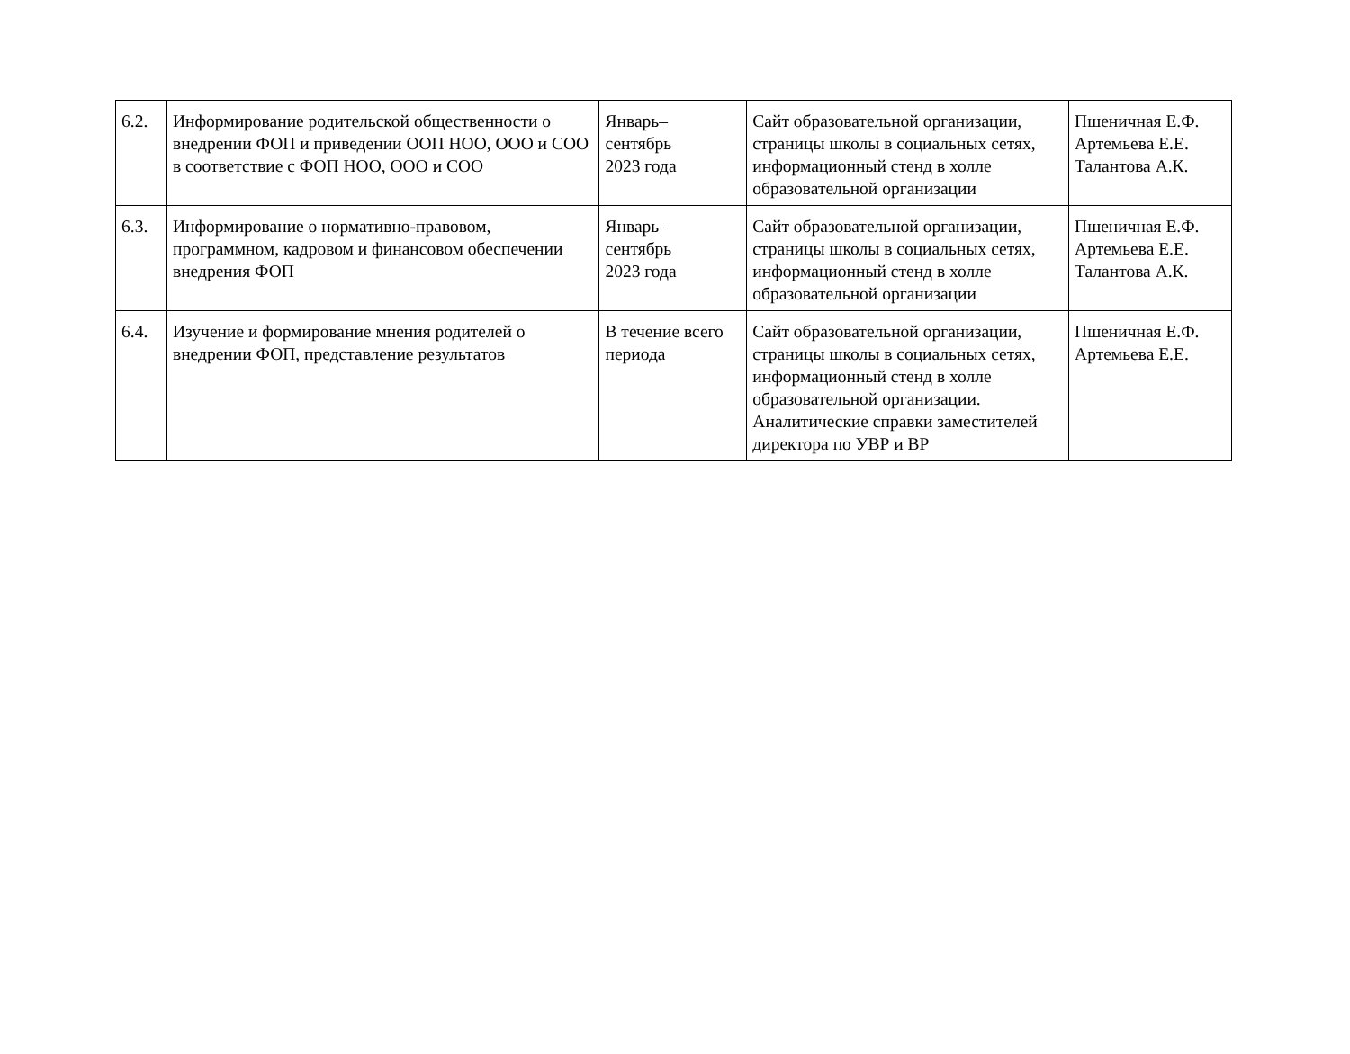| 6.2. | Информирование родительской общественности о внедрении ФОП и приведении ООП НОО, ООО и СОО в соответствие с ФОП НОО, ООО и СОО | Январь– сентябрь 2023 года | Сайт образовательной организации, страницы школы в социальных сетях, информационный стенд в холле образовательной организации | Пшеничная Е.Ф. Артемьева Е.Е. Талантова А.К. |
| 6.3. | Информирование о нормативно-правовом, программном, кадровом и финансовом обеспечении внедрения ФОП | Январь– сентябрь 2023 года | Сайт образовательной организации, страницы школы в социальных сетях, информационный стенд в холле образовательной организации | Пшеничная Е.Ф. Артемьева Е.Е. Талантова А.К. |
| 6.4. | Изучение и формирование мнения родителей о внедрении ФОП, представление результатов | В течение всего периода | Сайт образовательной организации, страницы школы в социальных сетях, информационный стенд в холле образовательной организации. Аналитические справки заместителей директора по УВР и ВР | Пшеничная Е.Ф. Артемьева Е.Е. |